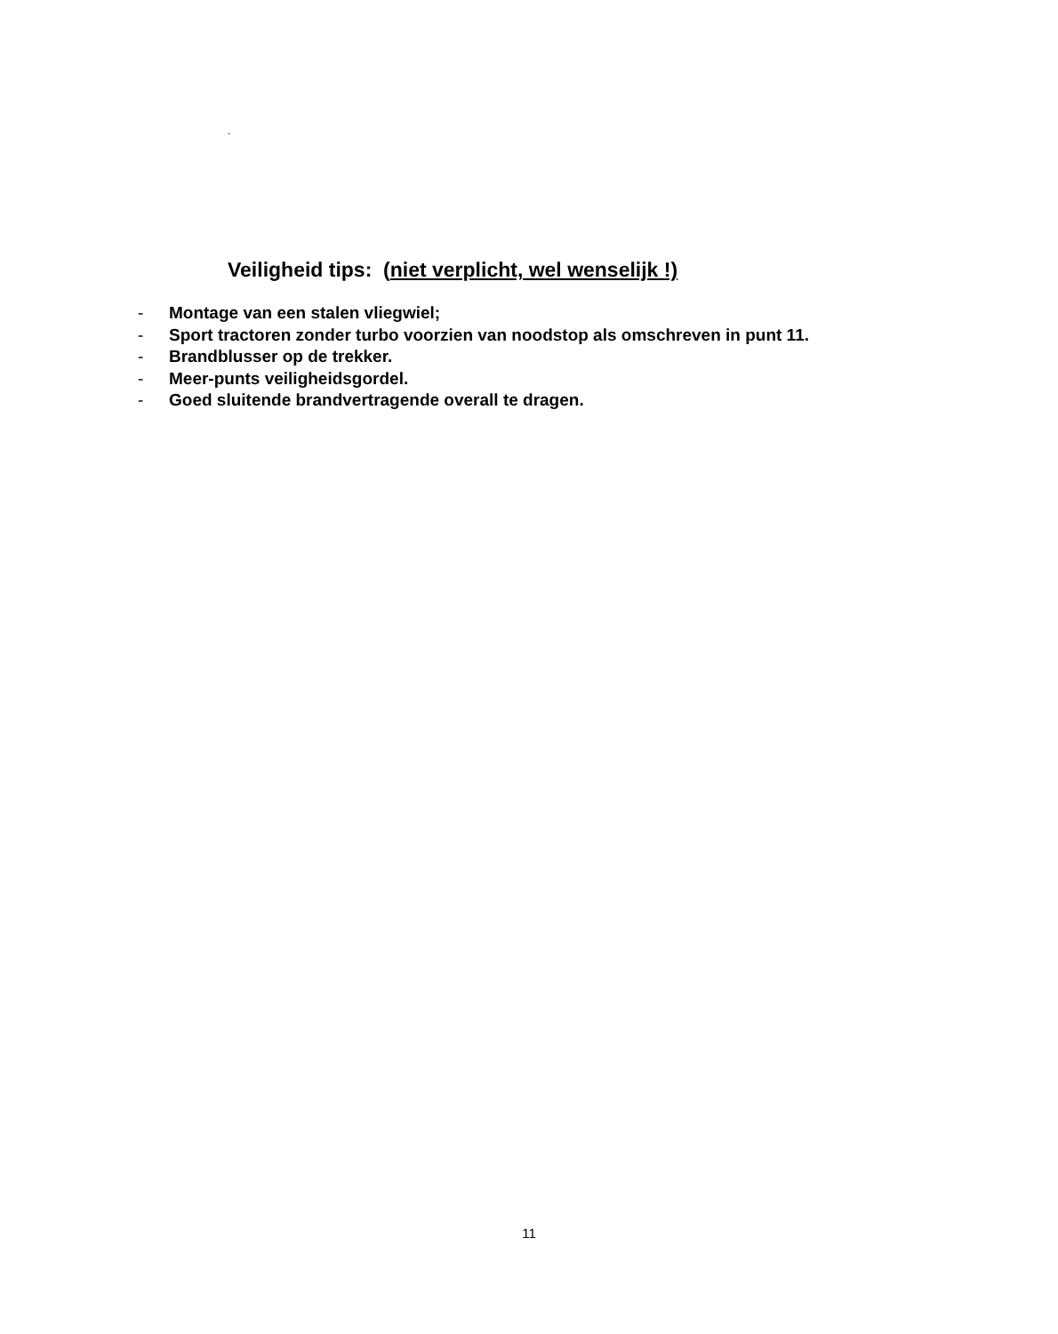.
Veiligheid tips: (niet verplicht, wel wenselijk !)
- Montage van een stalen vliegwiel;
- Sport tractoren zonder turbo voorzien van noodstop als omschreven in punt 11.
- Brandblusser op de trekker.
- Meer-punts veiligheidsgordel.
- Goed sluitende brandvertragende overall te dragen.
11